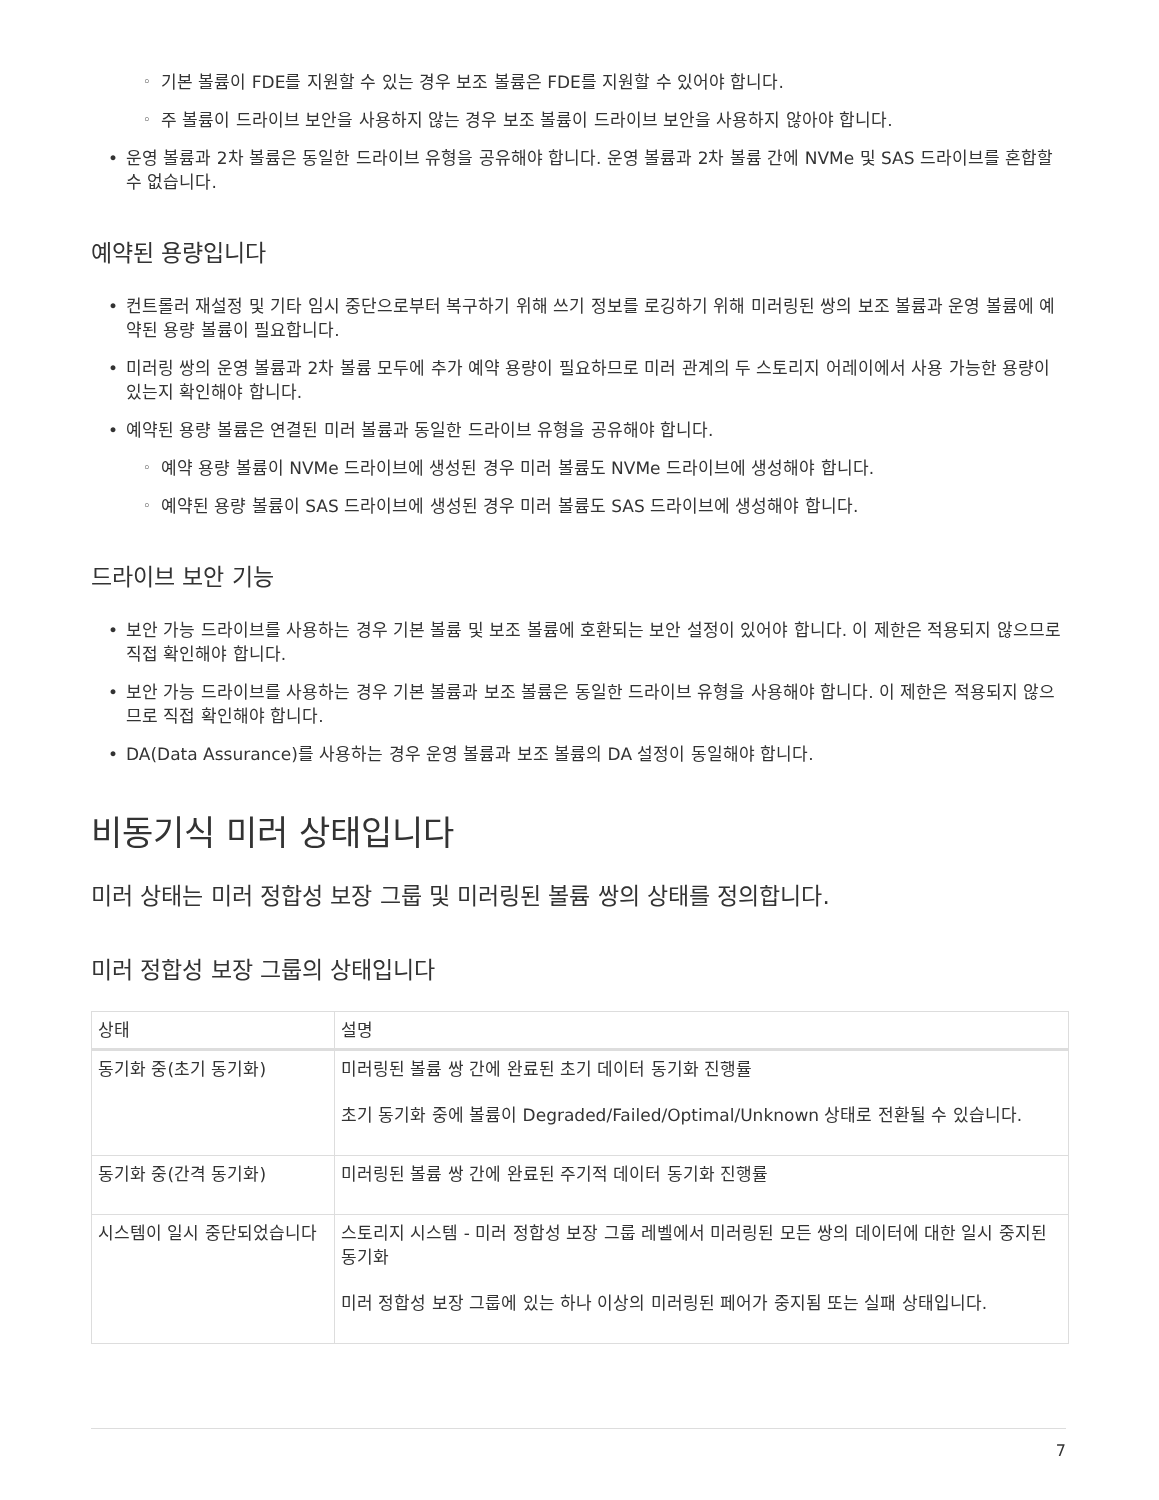기본 볼륨이 FDE를 지원할 수 있는 경우 보조 볼륨은 FDE를 지원할 수 있어야 합니다.
주 볼륨이 드라이브 보안을 사용하지 않는 경우 보조 볼륨이 드라이브 보안을 사용하지 않아야 합니다.
운영 볼륨과 2차 볼륨은 동일한 드라이브 유형을 공유해야 합니다. 운영 볼륨과 2차 볼륨 간에 NVMe 및 SAS 드라이브를 혼합할 수 없습니다.
예약된 용량입니다
컨트롤러 재설정 및 기타 임시 중단으로부터 복구하기 위해 쓰기 정보를 로깅하기 위해 미러링된 쌍의 보조 볼륨과 운영 볼륨에 예약된 용량 볼륨이 필요합니다.
미러링 쌍의 운영 볼륨과 2차 볼륨 모두에 추가 예약 용량이 필요하므로 미러 관계의 두 스토리지 어레이에서 사용 가능한 용량이 있는지 확인해야 합니다.
예약된 용량 볼륨은 연결된 미러 볼륨과 동일한 드라이브 유형을 공유해야 합니다.
예약 용량 볼륨이 NVMe 드라이브에 생성된 경우 미러 볼륨도 NVMe 드라이브에 생성해야 합니다.
예약된 용량 볼륨이 SAS 드라이브에 생성된 경우 미러 볼륨도 SAS 드라이브에 생성해야 합니다.
드라이브 보안 기능
보안 가능 드라이브를 사용하는 경우 기본 볼륨 및 보조 볼륨에 호환되는 보안 설정이 있어야 합니다. 이 제한은 적용되지 않으므로 직접 확인해야 합니다.
보안 가능 드라이브를 사용하는 경우 기본 볼륨과 보조 볼륨은 동일한 드라이브 유형을 사용해야 합니다. 이 제한은 적용되지 않으므로 직접 확인해야 합니다.
DA(Data Assurance)를 사용하는 경우 운영 볼륨과 보조 볼륨의 DA 설정이 동일해야 합니다.
비동기식 미러 상태입니다
미러 상태는 미러 정합성 보장 그룹 및 미러링된 볼륨 쌍의 상태를 정의합니다.
미러 정합성 보장 그룹의 상태입니다
| 상태 | 설명 |
| --- | --- |
| 동기화 중(초기 동기화) | 미러링된 볼륨 쌍 간에 완료된 초기 데이터 동기화 진행률 초기 동기화 중에 볼륨이 Degraded/Failed/Optimal/Unknown 상태로 전환될 수 있습니다. |
| 동기화 중(간격 동기화) | 미러링된 볼륨 쌍 간에 완료된 주기적 데이터 동기화 진행률 |
| 시스템이 일시 중단되었습니다 | 스토리지 시스템 - 미러 정합성 보장 그룹 레벨에서 미러링된 모든 쌍의 데이터에 대한 일시 중지된 동기화 미러 정합성 보장 그룹에 있는 하나 이상의 미러링된 페어가 중지됨 또는 실패 상태입니다. |
7